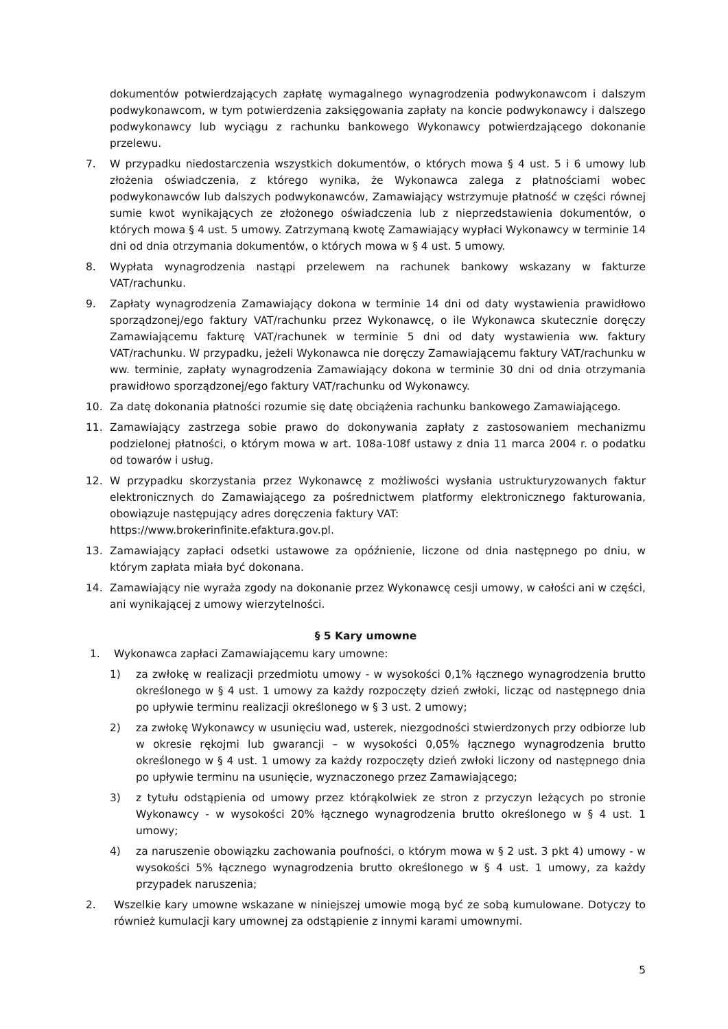dokumentów potwierdzających zapłatę wymagalnego wynagrodzenia podwykonawcom i dalszym podwykonawcom, w tym potwierdzenia zaksięgowania zapłaty na koncie podwykonawcy i dalszego podwykonawcy lub wyciągu z rachunku bankowego Wykonawcy potwierdzającego dokonanie przelewu.
7. W przypadku niedostarczenia wszystkich dokumentów, o których mowa § 4 ust. 5 i 6 umowy lub złożenia oświadczenia, z którego wynika, że Wykonawca zalega z płatnościami wobec podwykonawców lub dalszych podwykonawców, Zamawiający wstrzymuje płatność w części równej sumie kwot wynikających ze złożonego oświadczenia lub z nieprzedstawienia dokumentów, o których mowa § 4 ust. 5 umowy. Zatrzymaną kwotę Zamawiający wypłaci Wykonawcy w terminie 14 dni od dnia otrzymania dokumentów, o których mowa w § 4 ust. 5 umowy.
8. Wypłata wynagrodzenia nastąpi przelewem na rachunek bankowy wskazany w fakturze VAT/rachunku.
9. Zapłaty wynagrodzenia Zamawiający dokona w terminie 14 dni od daty wystawienia prawidłowo sporządzonej/ego faktury VAT/rachunku przez Wykonawcę, o ile Wykonawca skutecznie doręczy Zamawiającemu fakturę VAT/rachunek w terminie 5 dni od daty wystawienia ww. faktury VAT/rachunku. W przypadku, jeżeli Wykonawca nie doręczy Zamawiającemu faktury VAT/rachunku w ww. terminie, zapłaty wynagrodzenia Zamawiający dokona w terminie 30 dni od dnia otrzymania prawidłowo sporządzonej/ego faktury VAT/rachunku od Wykonawcy.
10. Za datę dokonania płatności rozumie się datę obciążenia rachunku bankowego Zamawiającego.
11. Zamawiający zastrzega sobie prawo do dokonywania zapłaty z zastosowaniem mechanizmu podzielonej płatności, o którym mowa w art. 108a-108f ustawy z dnia 11 marca 2004 r. o podatku od towarów i usług.
12. W przypadku skorzystania przez Wykonawcę z możliwości wysłania ustrukturyzowanych faktur elektronicznych do Zamawiającego za pośrednictwem platformy elektronicznego fakturowania, obowiązuje następujący adres doręczenia faktury VAT:
https://www.brokerinfinite.efaktura.gov.pl.
13. Zamawiający zapłaci odsetki ustawowe za opóźnienie, liczone od dnia następnego po dniu, w którym zapłata miała być dokonana.
14. Zamawiający nie wyraża zgody na dokonanie przez Wykonawcę cesji umowy, w całości ani w części, ani wynikającej z umowy wierzytelności.
§ 5 Kary umowne
1. Wykonawca zapłaci Zamawiającemu kary umowne:
1) za zwłokę w realizacji przedmiotu umowy - w wysokości 0,1% łącznego wynagrodzenia brutto określonego w § 4 ust. 1 umowy za każdy rozpoczęty dzień zwłoki, licząc od następnego dnia po upływie terminu realizacji określonego w § 3 ust. 2 umowy;
2) za zwłokę Wykonawcy w usunięciu wad, usterek, niezgodności stwierdzonych przy odbiorze lub w okresie rękojmi lub gwarancji – w wysokości 0,05% łącznego wynagrodzenia brutto określonego w § 4 ust. 1 umowy za każdy rozpoczęty dzień zwłoki liczony od następnego dnia po upływie terminu na usunięcie, wyznaczonego przez Zamawiającego;
3) z tytułu odstąpienia od umowy przez którąkolwiek ze stron z przyczyn leżących po stronie Wykonawcy - w wysokości 20% łącznego wynagrodzenia brutto określonego w § 4 ust. 1 umowy;
4) za naruszenie obowiązku zachowania poufności, o którym mowa w § 2 ust. 3 pkt 4) umowy - w wysokości 5% łącznego wynagrodzenia brutto określonego w § 4 ust. 1 umowy, za każdy przypadek naruszenia;
2. Wszelkie kary umowne wskazane w niniejszej umowie mogą być ze sobą kumulowane. Dotyczy to również kumulacji kary umownej za odstąpienie z innymi karami umownymi.
5